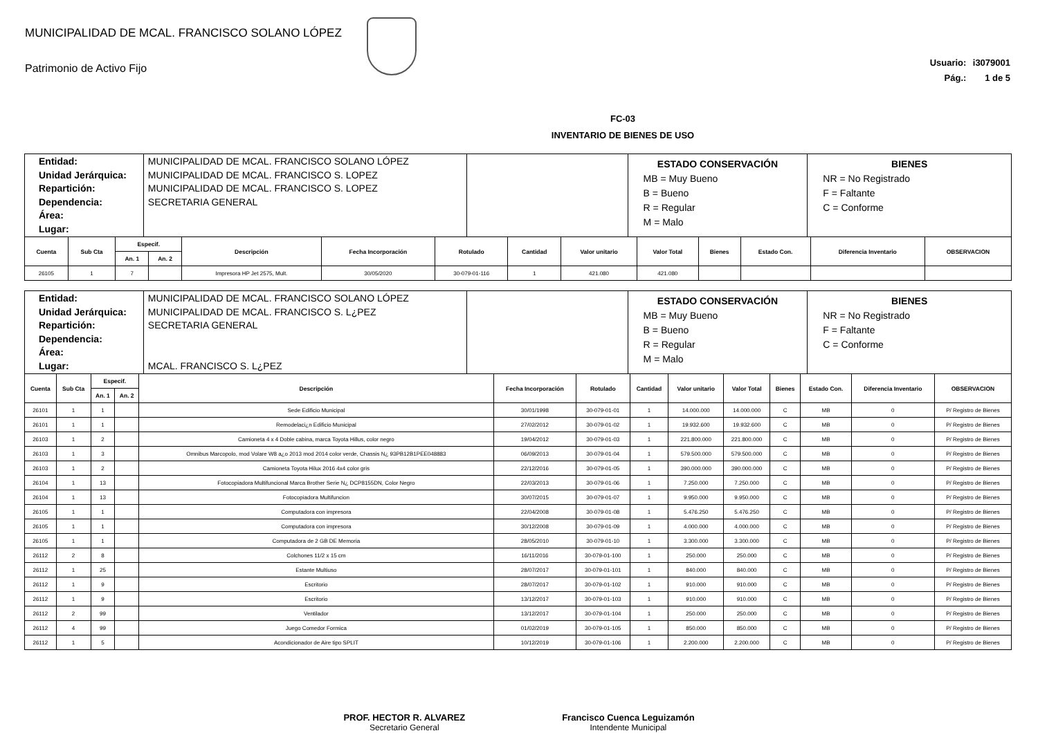MUNICIPALIDAD DE MCAL. FRANCISCO SOLANO LÓPEZ
Patrimonio de Activo Fijo
Usuario: i3079001
Pág.: 1 de 5
FC-03
INVENTARIO DE BIENES DE USO
| Entidad: Unidad Jerárquica: Repartición: Dependencia: Área: Lugar: | MUNICIPALIDAD DE MCAL. FRANCISCO SOLANO LÓPEZ MUNICIPALIDAD DE MCAL. FRANCISCO S. LOPEZ MUNICIPALIDAD DE MCAL. FRANCISCO S. LOPEZ SECRETARIA GENERAL | | ESTADO CONSERVACIÓN MB = Muy Bueno B = Bueno R = Regular M = Malo | BIENES NR = No Registrado F = Faltante C = Conforme |
| Cuenta | Sub Cta | Especif. | | Descripción | Fecha Incorporación | Rotulado | Cantidad | Valor unitario | Valor Total | Bienes | Estado Con. | Diferencia Inventario | OBSERVACION |
| --- | --- | --- | --- | --- | --- | --- | --- | --- | --- | --- | --- | --- | --- |
| | | An. 1 | An. 2 | | | | | | | | | | |
| 26105 | 1 | 7 | | Impresora HP Jet 2575, Mult. | 30/05/2020 | 30-079-01-116 | 1 | 421.080 | 421.080 | | | | |
| Entidad: Unidad Jerárquica: Repartición: Dependencia: Área: Lugar: | MUNICIPALIDAD DE MCAL. FRANCISCO SOLANO LÓPEZ MUNICIPALIDAD DE MCAL. FRANCISCO S. L¿PEZ SECRETARIA GENERAL MCAL. FRANCISCO S. L¿PEZ | | ESTADO CONSERVACIÓN MB = Muy Bueno B = Bueno R = Regular M = Malo | BIENES NR = No Registrado F = Faltante C = Conforme |
| Cuenta | Sub Cta | Especif. | | Descripción | Fecha Incorporación | Rotulado | Cantidad | Valor unitario | Valor Total | Bienes | Estado Con. | Diferencia Inventario | OBSERVACION |
| --- | --- | --- | --- | --- | --- | --- | --- | --- | --- | --- | --- | --- | --- |
| | | An. 1 | An. 2 | | | | | | | | | | |
| 26101 | 1 | 1 | | Sede Edificio Municipal | 30/01/1998 | 30-079-01-01 | 1 | 14.000.000 | 14.000.000 | C | MB | 0 | P/ Registro de Bienes |
| 26101 | 1 | 1 | | Remodelaci¿n Edificio Municipal | 27/02/2012 | 30-079-01-02 | 1 | 19.932.600 | 19.932.600 | C | MB | 0 | P/ Registro de Bienes |
| 26103 | 1 | 2 | | Camioneta 4 x 4 Doble cabina, marca Toyota Hillus, color negro | 19/04/2012 | 30-079-01-03 | 1 | 221.800.000 | 221.800.000 | C | MB | 0 | P/ Registro de Bienes |
| 26103 | 1 | 3 | | Omnibus Marcopolo, mod Volare W8 a¿o 2013 mod 2014 color verde, Chassis N¿ 93PB12B1PEE048883 | 06/09/2013 | 30-079-01-04 | 1 | 579.500.000 | 579.500.000 | C | MB | 0 | P/ Registro de Bienes |
| 26103 | 1 | 2 | | Camioneta Toyota Hilux 2016 4x4 color gris | 22/12/2016 | 30-079-01-05 | 1 | 390.000.000 | 390.000.000 | C | MB | 0 | P/ Registro de Bienes |
| 26104 | 1 | 13 | | Fotocopiadora Multifuncional Marca Brother Serie N¿ DCP8155DN, Color Negro | 22/03/2013 | 30-079-01-06 | 1 | 7.250.000 | 7.250.000 | C | MB | 0 | P/ Registro de Bienes |
| 26104 | 1 | 13 | | Fotocopiadora Multifuncion | 30/07/2015 | 30-079-01-07 | 1 | 9.950.000 | 9.950.000 | C | MB | 0 | P/ Registro de Bienes |
| 26105 | 1 | 1 | | Computadora con impresora | 22/04/2008 | 30-079-01-08 | 1 | 5.476.250 | 5.476.250 | C | MB | 0 | P/ Registro de Bienes |
| 26105 | 1 | 1 | | Computadora con impresora | 30/12/2008 | 30-079-01-09 | 1 | 4.000.000 | 4.000.000 | C | MB | 0 | P/ Registro de Bienes |
| 26105 | 1 | 1 | | Computadora de 2 GB DE Memoria | 28/05/2010 | 30-079-01-10 | 1 | 3.300.000 | 3.300.000 | C | MB | 0 | P/ Registro de Bienes |
| 26112 | 2 | 8 | | Colchones 11/2 x 15 cm | 16/11/2016 | 30-079-01-100 | 1 | 250.000 | 250.000 | C | MB | 0 | P/ Registro de Bienes |
| 26112 | 1 | 25 | | Estante Multiuso | 28/07/2017 | 30-079-01-101 | 1 | 840.000 | 840.000 | C | MB | 0 | P/ Registro de Bienes |
| 26112 | 1 | 9 | | Escritorio | 28/07/2017 | 30-079-01-102 | 1 | 910.000 | 910.000 | C | MB | 0 | P/ Registro de Bienes |
| 26112 | 1 | 9 | | Escritorio | 13/12/2017 | 30-079-01-103 | 1 | 910.000 | 910.000 | C | MB | 0 | P/ Registro de Bienes |
| 26112 | 2 | 99 | | Ventilador | 13/12/2017 | 30-079-01-104 | 1 | 250.000 | 250.000 | C | MB | 0 | P/ Registro de Bienes |
| 26112 | 4 | 99 | | Juego Comedor Formica | 01/02/2019 | 30-079-01-105 | 1 | 850.000 | 850.000 | C | MB | 0 | P/ Registro de Bienes |
| 26112 | 1 | 5 | | Acondicionador de Aire tipo SPLIT | 10/12/2019 | 30-079-01-106 | 1 | 2.200.000 | 2.200.000 | C | MB | 0 | P/ Registro de Bienes |
PROF. HECTOR R. ALVAREZ
Secretario General
Francisco Cuenca Leguizamón
Intendente Municipal